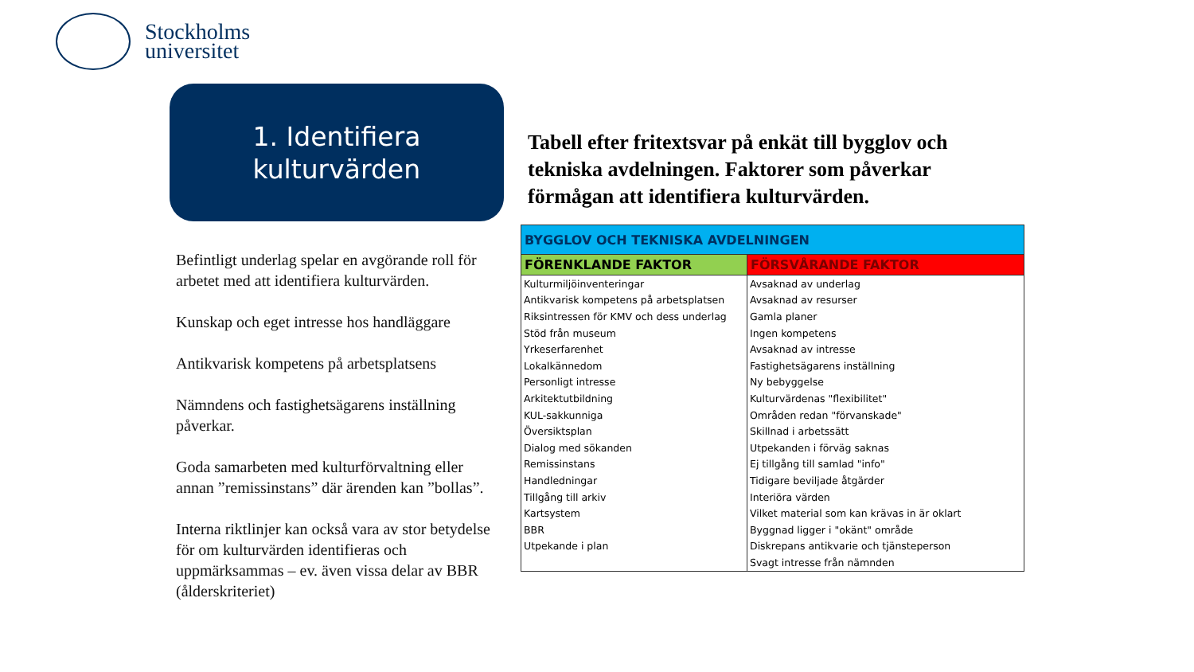Stockholms
universitet
1. Identifiera
kulturvärden
Befintligt underlag spelar en avgörande roll för arbetet med att identifiera kulturvärden.
Kunskap och eget intresse hos handläggare
Antikvarisk kompetens på arbetsplatsens
Nämndens och fastighetsägarens inställning påverkar.
Goda samarbeten med kulturförvaltning eller annan ”remissinstans” där ärenden kan ”bollas”.
Interna riktlinjer kan också vara av stor betydelse för om kulturvärden identifieras och uppmärksammas – ev. även vissa delar av BBR (ålderskriteriet)
Tabell efter fritextsvar på enkät till bygglov och tekniska avdelningen. Faktorer som påverkar förmågan att identifiera kulturvärden.
| BYGGLOV OCH TEKNISKA AVDELNINGEN | |
| --- | --- |
| FÖRENKLANDE FAKTOR | FÖRSVÅRANDE FAKTOR |
| Kulturmiljöinventeringar | Avsaknad av underlag |
| Antikvarisk kompetens på arbetsplatsen | Avsaknad av resurser |
| Riksintressen för KMV och dess underlag | Gamla planer |
| Stöd från museum | Ingen kompetens |
| Yrkeserfarenhet | Avsaknad av intresse |
| Lokalkännedom | Fastighetsägarens inställning |
| Personligt intresse | Ny bebyggelse |
| Arkitektutbildning | Kulturvärdenas "flexibilitet" |
| KUL-sakkunniga | Områden redan "förvanskade" |
| Översiktsplan | Skillnad i arbetssätt |
| Dialog med sökanden | Utpekanden i förväg saknas |
| Remissinstans | Ej tillgång till samlad "info" |
| Handledningar | Tidigare beviljade åtgärder |
| Tillgång till arkiv | Interiöra värden |
| Kartsystem | Vilket material som kan krävas in är oklart |
| BBR | Byggnad ligger i "okänt" område |
| Utpekande i plan | Diskrepans antikvarie och tjänsteperson |
| | Svagt intresse från nämnden |